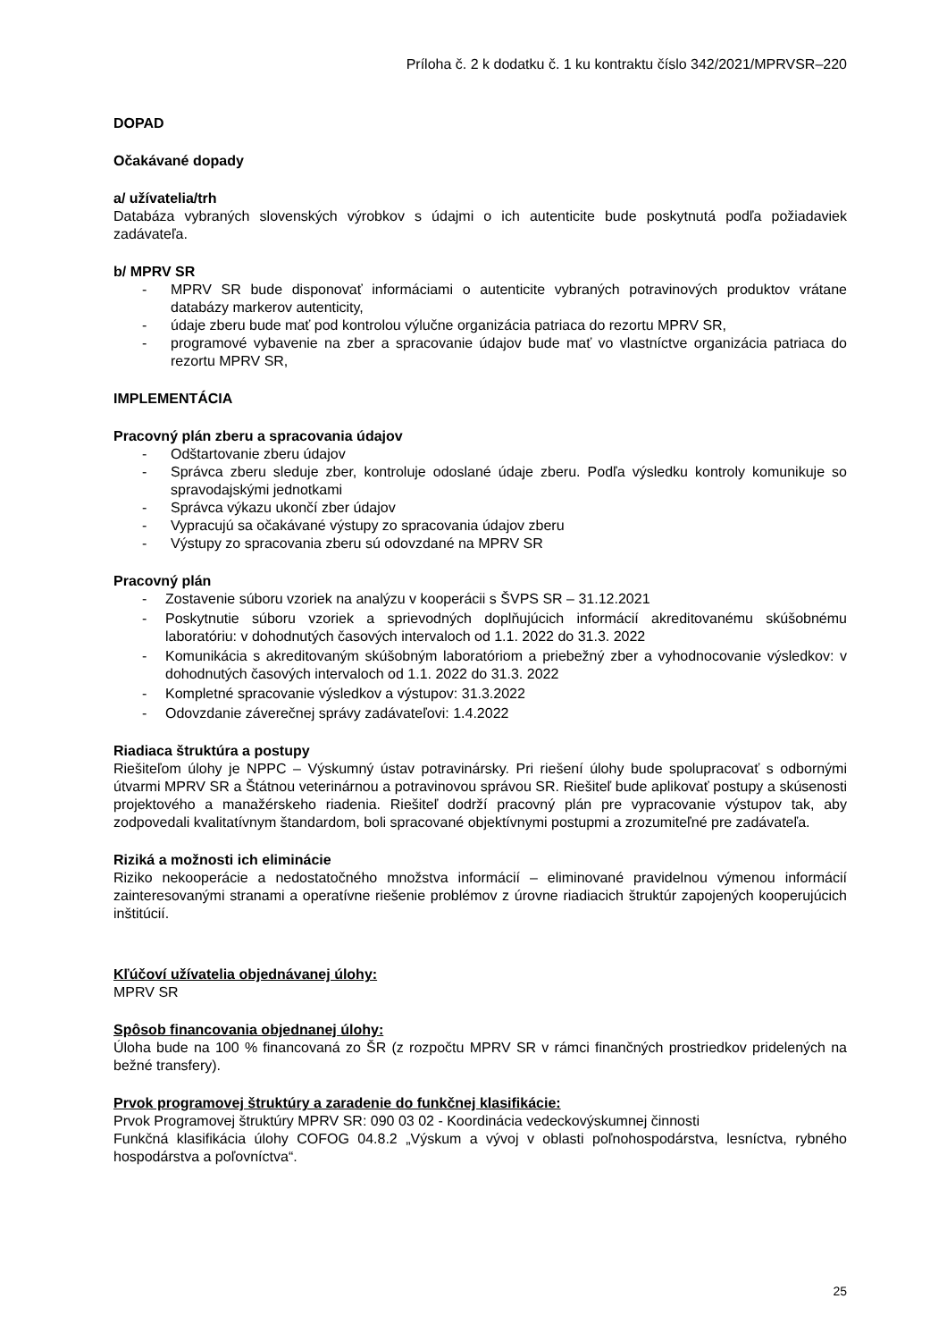Príloha č. 2 k dodatku č. 1 ku kontraktu číslo 342/2021/MPRVSR–220
DOPAD
Očakávané dopady
a/ užívatelia/trh
Databáza vybraných slovenských výrobkov s údajmi o ich autenticite bude poskytnutá podľa požiadaviek zadávateľa.
b/ MPRV SR
- MPRV SR bude disponovať informáciami o autenticite vybraných potravinových produktov vrátane databázy markerov autenticity,
- údaje zberu bude mať pod kontrolou výlučne organizácia patriaca do rezortu MPRV SR,
- programové vybavenie na zber a spracovanie údajov bude mať vo vlastníctve organizácia patriaca do rezortu MPRV SR,
IMPLEMENTÁCIA
Pracovný plán zberu a spracovania údajov
- Odštartovanie zberu údajov
- Správca zberu sleduje zber, kontroluje odoslané údaje zberu. Podľa výsledku kontroly komunikuje so spravodajskými jednotkami
- Správca výkazu ukončí zber údajov
- Vypracujú sa očakávané výstupy zo spracovania údajov zberu
- Výstupy zo spracovania zberu sú odovzdané na MPRV SR
Pracovný plán
- Zostavenie súboru vzoriek na analýzu v kooperácii s ŠVPS SR – 31.12.2021
- Poskytnutie súboru vzoriek a sprievodných doplňujúcich informácií akreditovanému skúšobnému laboratóriu: v dohodnutých časových intervaloch od 1.1. 2022 do 31.3. 2022
- Komunikácia s akreditovaným skúšobným laboratóriom a priebežný zber a vyhodnocovanie výsledkov: v dohodnutých časových intervaloch od 1.1. 2022 do 31.3. 2022
- Kompletné spracovanie výsledkov a výstupov: 31.3.2022
- Odovzdanie záverečnej správy zadávateľovi: 1.4.2022
Riadiaca štruktúra a postupy
Riešiteľom úlohy je NPPC – Výskumný ústav potravinársky. Pri riešení úlohy bude spolupracovať s odbornými útvarmi MPRV SR a Štátnou veterinárnou a potravinovou správou SR. Riešiteľ bude aplikovať postupy a skúsenosti projektového a manažérskeho riadenia. Riešiteľ dodrží pracovný plán pre vypracovanie výstupov tak, aby zodpovedali kvalitatívnym štandardom, boli spracované objektívnymi postupmi a zrozumiteľné pre zadávateľa.
Riziká a možnosti ich eliminácie
Riziko nekooperácie a nedostatočného množstva informácií – eliminované pravidelnou výmenou informácií zainteresovanými stranami a operatívne riešenie problémov z úrovne riadiacich štruktúr zapojených kooperujúcich inštitúcií.
Kľúčoví užívatelia objednávanej úlohy:
MPRV SR
Spôsob financovania objednanej úlohy:
Úloha bude na 100 % financovaná zo ŠR (z rozpočtu MPRV SR v rámci finančných prostriedkov pridelených na bežné transfery).
Prvok programovej štruktúry a zaradenie do funkčnej klasifikácie:
Prvok Programovej štruktúry MPRV SR: 090 03 02 - Koordinácia vedeckovýskumnej činnosti
Funkčná klasifikácia úlohy COFOG 04.8.2 „Výskum a vývoj v oblasti poľnohospodárstva, lesníctva, rybného hospodárstva a poľovníctva“.
25